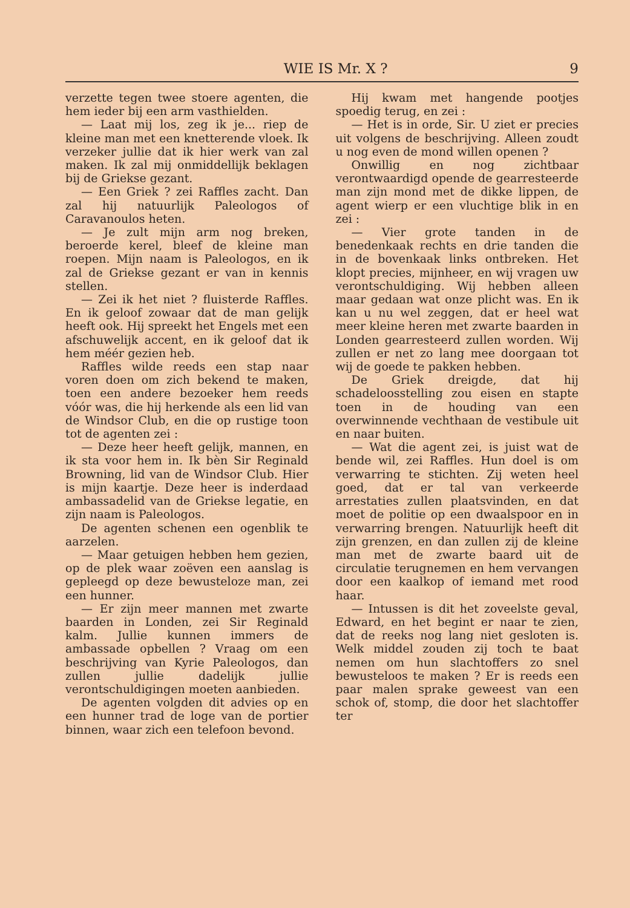WIE IS Mr. X ? 9
verzette tegen twee stoere agenten, die hem ieder bij een arm vasthielden.
— Laat mij los, zeg ik je... riep de kleine man met een knetterende vloek. Ik verzeker jullie dat ik hier werk van zal maken. Ik zal mij onmiddellijk beklagen bij de Griekse gezant.
— Een Griek ? zei Raffles zacht. Dan zal hij natuurlijk Paleologos of Caravanoulos heten.
— Je zult mijn arm nog breken, beroerde kerel, bleef de kleine man roepen. Mijn naam is Paleologos, en ik zal de Griekse gezant er van in kennis stellen.
— Zei ik het niet ? fluisterde Raffles. En ik geloof zowaar dat de man gelijk heeft ook. Hij spreekt het Engels met een afschuwelijk accent, en ik geloof dat ik hem méér gezien heb.
Raffles wilde reeds een stap naar voren doen om zich bekend te maken, toen een andere bezoeker hem reeds vóór was, die hij herkende als een lid van de Windsor Club, en die op rustige toon tot de agenten zei :
— Deze heer heeft gelijk, mannen, en ik sta voor hem in. Ik bèn Sir Reginald Browning, lid van de Windsor Club. Hier is mijn kaartje. Deze heer is inderdaad ambassadelid van de Griekse legatie, en zijn naam is Paleologos.
De agenten schenen een ogenblik te aarzelen.
— Maar getuigen hebben hem gezien, op de plek waar zoëven een aanslag is gepleegd op deze bewusteloze man, zei een hunner.
— Er zijn meer mannen met zwarte baarden in Londen, zei Sir Reginald kalm. Jullie kunnen immers de ambassade opbellen ? Vraag om een beschrijving van Kyrie Paleologos, dan zullen jullie dadelijk jullie verontschuldigingen moeten aanbieden.
De agenten volgden dit advies op en een hunner trad de loge van de portier binnen, waar zich een telefoon bevond.
Hij kwam met hangende pootjes spoedig terug, en zei :
— Het is in orde, Sir. U ziet er precies uit volgens de beschrijving. Alleen zoudt u nog even de mond willen openen ?
Onwillig en nog zichtbaar verontwaardigd opende de gearresteerde man zijn mond met de dikke lippen, de agent wierp er een vluchtige blik in en zei :
— Vier grote tanden in de benedenkaak rechts en drie tanden die in de bovenkaak links ontbreken. Het klopt precies, mijnheer, en wij vragen uw verontschuldiging. Wij hebben alleen maar gedaan wat onze plicht was. En ik kan u nu wel zeggen, dat er heel wat meer kleine heren met zwarte baarden in Londen gearresteerd zullen worden. Wij zullen er net zo lang mee doorgaan tot wij de goede te pakken hebben.
De Griek dreigde, dat hij schadeloosstelling zou eisen en stapte toen in de houding van een overwinnende vechthaan de vestibule uit en naar buiten.
— Wat die agent zei, is juist wat de bende wil, zei Raffles. Hun doel is om verwarring te stichten. Zij weten heel goed, dat er tal van verkeerde arrestaties zullen plaatsvinden, en dat moet de politie op een dwaalspoor en in verwarring brengen. Natuurlijk heeft dit zijn grenzen, en dan zullen zij de kleine man met de zwarte baard uit de circulatie terugnemen en hem vervangen door een kaalkop of iemand met rood haar.
— Intussen is dit het zoveelste geval, Edward, en het begint er naar te zien, dat de reeks nog lang niet gesloten is. Welk middel zouden zij toch te baat nemen om hun slachtoffers zo snel bewusteloos te maken ? Er is reeds een paar malen sprake geweest van een schok of, stomp, die door het slachtoffer ter